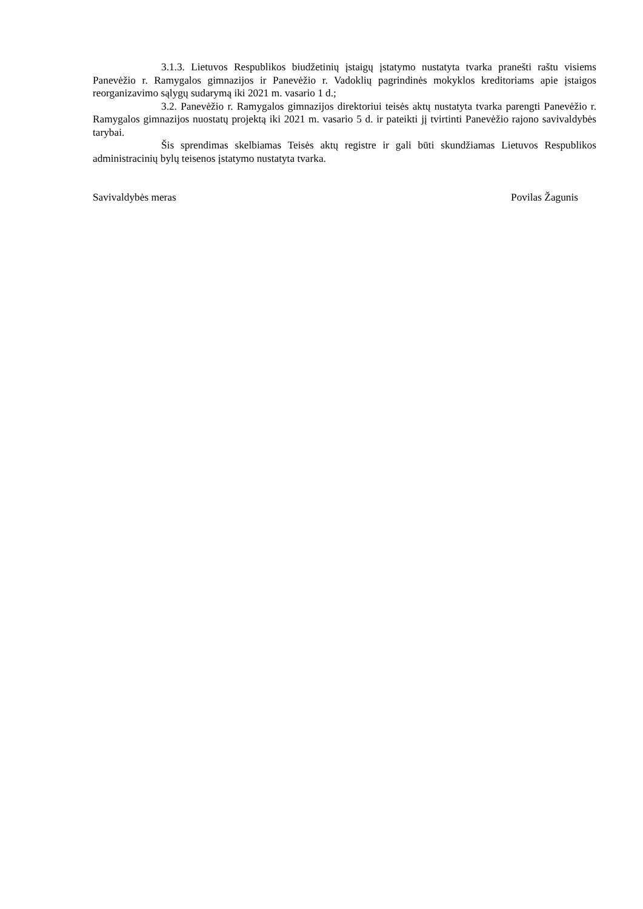3.1.3. Lietuvos Respublikos biudžetinių įstaigų įstatymo nustatyta tvarka pranešti raštu visiems Panevėžio r. Ramygalos gimnazijos ir Panevėžio r. Vadoklių pagrindinės mokyklos kreditoriams apie įstaigos reorganizavimo sąlygų sudarymą iki 2021 m. vasario 1 d.;
3.2. Panevėžio r. Ramygalos gimnazijos direktoriui teisės aktų nustatyta tvarka parengti Panevėžio r. Ramygalos gimnazijos nuostatų projektą iki 2021 m. vasario 5 d. ir pateikti jį tvirtinti Panevėžio rajono savivaldybės tarybai.
Šis sprendimas skelbiamas Teisės aktų registre ir gali būti skundžiamas Lietuvos Respublikos administracinių bylų teisenos įstatymo nustatyta tvarka.
Savivaldybės meras Povilas Žagunis